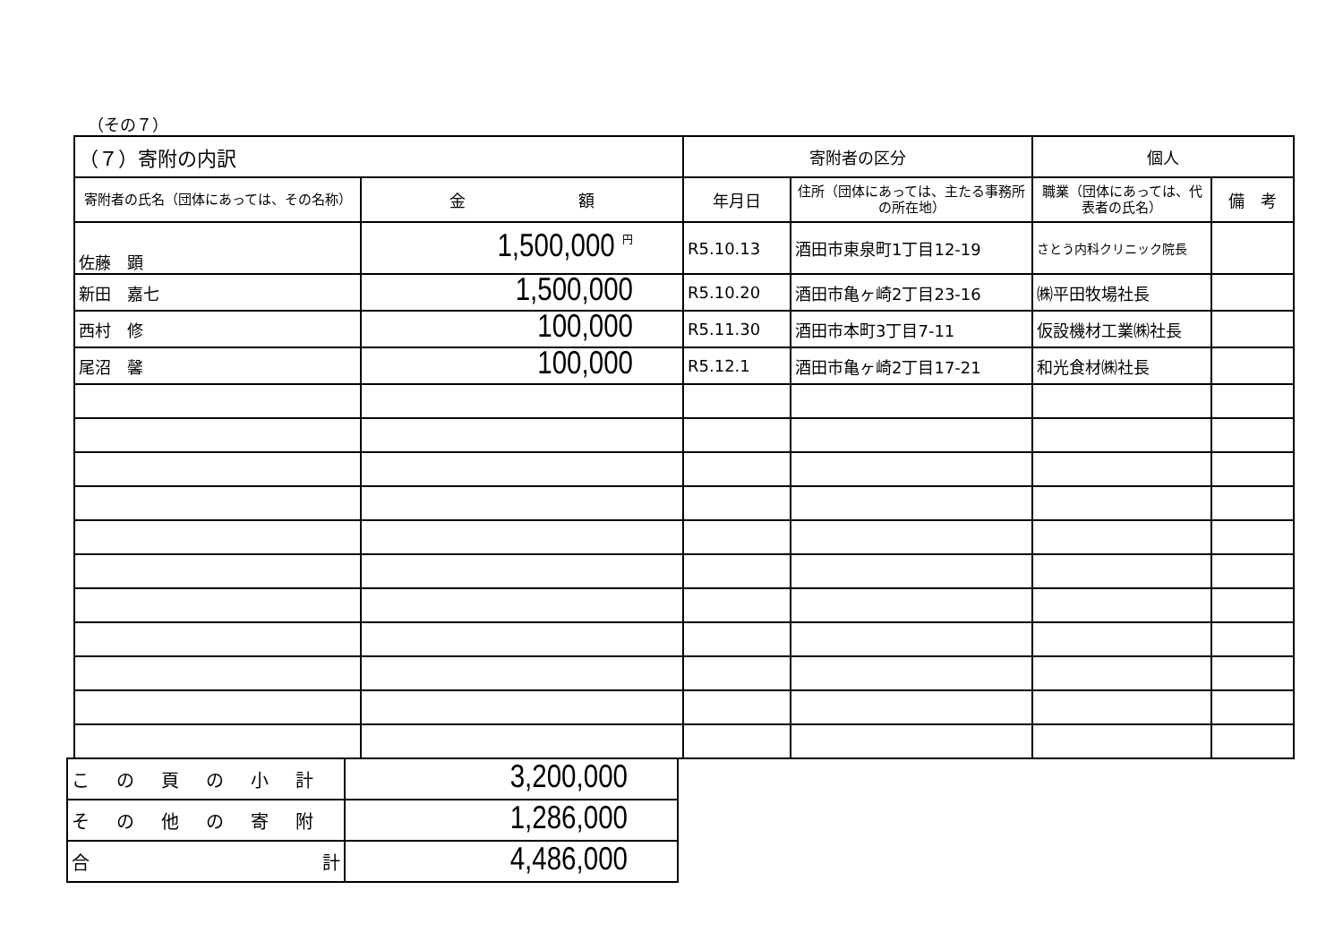（その７）
| （７）寄附の内訳 | | 寄附者の区分 | | 個人 | |
| 寄附者の氏名（団体にあっては、その名称） | 金 額 | 年月日 | 住所（団体にあっては、主たる事務所の所在地） | 職業（団体にあっては、代表者の氏名） | 備 考 |
| 佐藤 顕 | 1,500,000 円 | R5.10.13 | 酒田市東泉町1丁目12-19 | さとう内科クリニック院長 | |
| 新田 嘉七 | 1,500,000 | R5.10.20 | 酒田市亀ヶ崎2丁目23-16 | ㈱平田牧場社長 | |
| 西村 修 | 100,000 | R5.11.30 | 酒田市本町3丁目7-11 | 仮設機材工業㈱社長 | |
| 尾沼 馨 | 100,000 | R5.12.1 | 酒田市亀ヶ崎2丁目17-21 | 和光食材㈱社長 | |
| この頁の小計 | 3,200,000 |
| その他の寄附 | 1,286,000 |
| 合 計 | 4,486,000 |